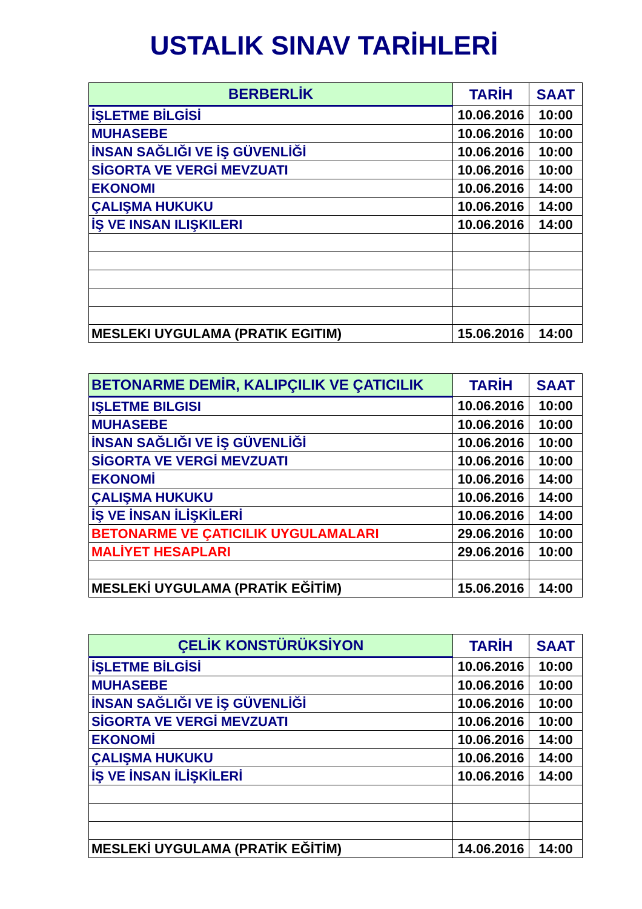USTALIK SINAV TARİHLERİ
| BERBERLİK | TARİH | SAAT |
| --- | --- | --- |
| İŞLETME BİLGİSİ | 10.06.2016 | 10:00 |
| MUHASEBE | 10.06.2016 | 10:00 |
| İNSAN SAĞLIĞI VE İŞ GÜVENLİĞİ | 10.06.2016 | 10:00 |
| SİGORTA VE VERGİ MEVZUATI | 10.06.2016 | 10:00 |
| EKONOMI | 10.06.2016 | 14:00 |
| ÇALIŞMA HUKUKU | 10.06.2016 | 14:00 |
| İŞ VE INSAN ILIŞKILERI | 10.06.2016 | 14:00 |
| MESLEKI UYGULAMA (PRATIK EGITIM) | 15.06.2016 | 14:00 |
| BETONARME DEMİR, KALIPÇILIK VE ÇATICILIK | TARİH | SAAT |
| --- | --- | --- |
| IŞLETME BILGISI | 10.06.2016 | 10:00 |
| MUHASEBE | 10.06.2016 | 10:00 |
| İNSAN SAĞLIĞI VE İŞ GÜVENLİĞİ | 10.06.2016 | 10:00 |
| SİGORTA VE VERGİ MEVZUATI | 10.06.2016 | 10:00 |
| EKONOMİ | 10.06.2016 | 14:00 |
| ÇALIŞMA HUKUKU | 10.06.2016 | 14:00 |
| İŞ VE İNSAN İLİŞKİLERİ | 10.06.2016 | 14:00 |
| BETONARME VE ÇATICILIK UYGULAMALARI | 29.06.2016 | 10:00 |
| MALİYET HESAPLARI | 29.06.2016 | 10:00 |
| MESLEKİ UYGULAMA (PRATİK EĞİTİM) | 15.06.2016 | 14:00 |
| ÇELİK KONSTÜRÜKSİYON | TARİH | SAAT |
| --- | --- | --- |
| İŞLETME BİLGİSİ | 10.06.2016 | 10:00 |
| MUHASEBE | 10.06.2016 | 10:00 |
| İNSAN SAĞLIĞI VE İŞ GÜVENLİĞİ | 10.06.2016 | 10:00 |
| SİGORTA VE VERGİ MEVZUATI | 10.06.2016 | 10:00 |
| EKONOMİ | 10.06.2016 | 14:00 |
| ÇALIŞMA HUKUKU | 10.06.2016 | 14:00 |
| İŞ VE İNSAN İLİŞKİLERİ | 10.06.2016 | 14:00 |
| MESLEKİ UYGULAMA (PRATİK EĞİTİM) | 14.06.2016 | 14:00 |